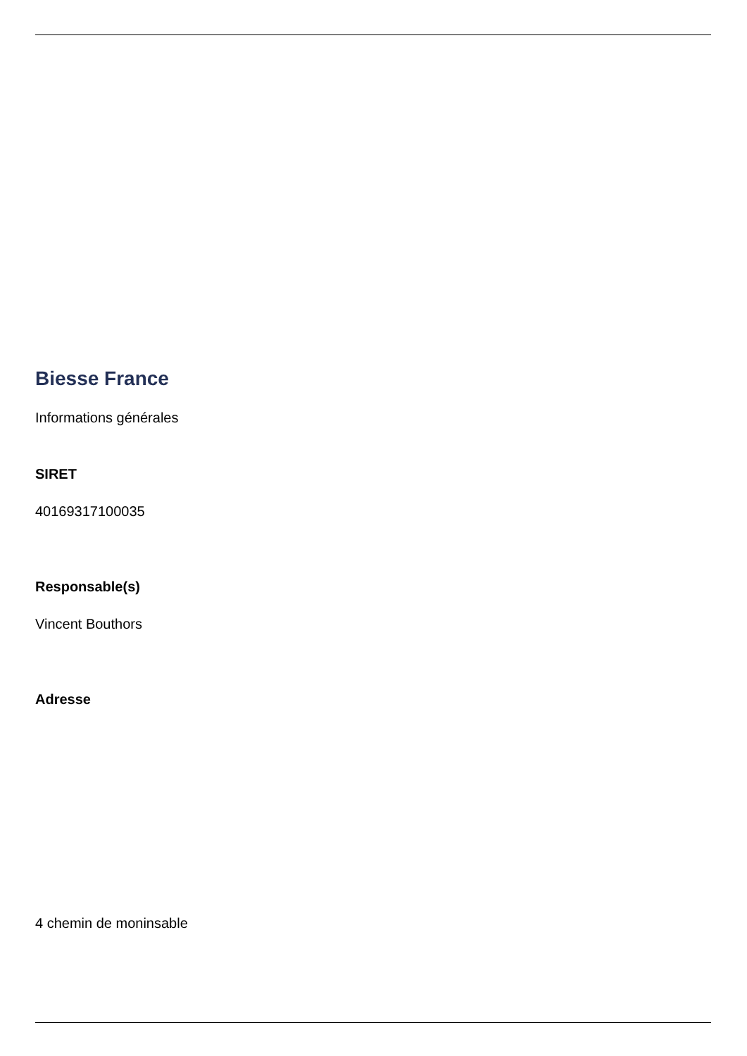Biesse France
Informations générales
SIRET
40169317100035
Responsable(s)
Vincent Bouthors
Adresse
4 chemin de moninsable